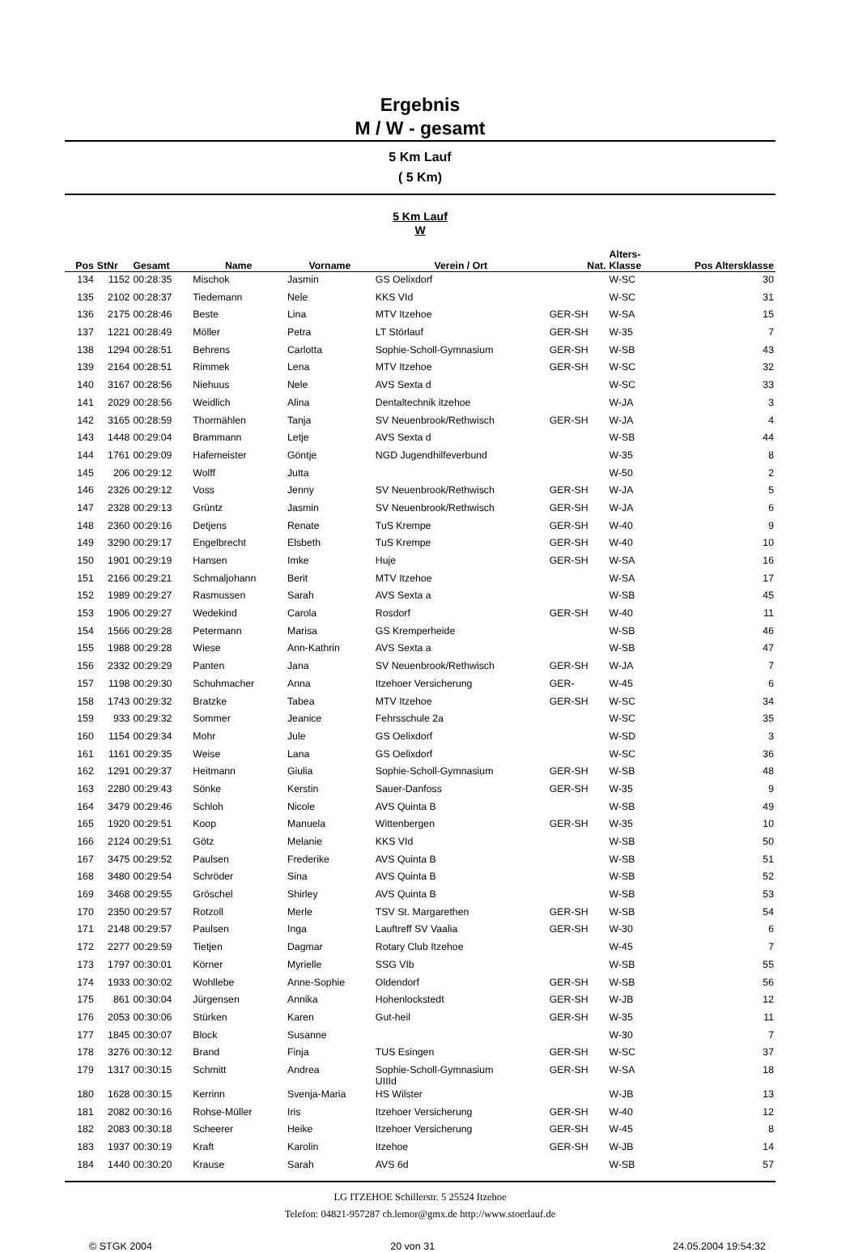Ergebnis
M / W - gesamt
5 Km Lauf
( 5 Km)
5 Km Lauf
W
| Pos | StNr | Gesamt | Name | Vorname | Verein / Ort | Nat. | Alters- Klasse | Pos Altersklasse |
| --- | --- | --- | --- | --- | --- | --- | --- | --- |
| 134 | 1152 | 00:28:35 | Mischok | Jasmin | GS Oelixdorf | | W-SC | 30 |
| 135 | 2102 | 00:28:37 | Tiedemann | Nele | KKS VId | | W-SC | 31 |
| 136 | 2175 | 00:28:46 | Beste | Lina | MTV Itzehoe | GER-SH | W-SA | 15 |
| 137 | 1221 | 00:28:49 | Möller | Petra | LT Störlauf | GER-SH | W-35 | 7 |
| 138 | 1294 | 00:28:51 | Behrens | Carlotta | Sophie-Scholl-Gymnasium | GER-SH | W-SB | 43 |
| 139 | 2164 | 00:28:51 | Rimmek | Lena | MTV Itzehoe | GER-SH | W-SC | 32 |
| 140 | 3167 | 00:28:56 | Niehuus | Nele | AVS Sexta d | | W-SC | 33 |
| 141 | 2029 | 00:28:56 | Weidlich | Alina | Dentaltechnik itzehoe | | W-JA | 3 |
| 142 | 3165 | 00:28:59 | Thormählen | Tanja | SV Neuenbrook/Rethwisch | GER-SH | W-JA | 4 |
| 143 | 1448 | 00:29:04 | Brammann | Letje | AVS Sexta d | | W-SB | 44 |
| 144 | 1761 | 00:29:09 | Hafemeister | Göntje | NGD Jugendhilfeverbund | | W-35 | 8 |
| 145 | 206 | 00:29:12 | Wolff | Jutta | | | W-50 | 2 |
| 146 | 2326 | 00:29:12 | Voss | Jenny | SV Neuenbrook/Rethwisch | GER-SH | W-JA | 5 |
| 147 | 2328 | 00:29:13 | Grüntz | Jasmin | SV Neuenbrook/Rethwisch | GER-SH | W-JA | 6 |
| 148 | 2360 | 00:29:16 | Detjens | Renate | TuS Krempe | GER-SH | W-40 | 9 |
| 149 | 3290 | 00:29:17 | Engelbrecht | Elsbeth | TuS Krempe | GER-SH | W-40 | 10 |
| 150 | 1901 | 00:29:19 | Hansen | Imke | Huje | GER-SH | W-SA | 16 |
| 151 | 2166 | 00:29:21 | Schmaljohann | Berit | MTV Itzehoe | | W-SA | 17 |
| 152 | 1989 | 00:29:27 | Rasmussen | Sarah | AVS Sexta a | | W-SB | 45 |
| 153 | 1906 | 00:29:27 | Wedekind | Carola | Rosdorf | GER-SH | W-40 | 11 |
| 154 | 1566 | 00:29:28 | Petermann | Marisa | GS Kremperheide | | W-SB | 46 |
| 155 | 1988 | 00:29:28 | Wiese | Ann-Kathrin | AVS Sexta a | | W-SB | 47 |
| 156 | 2332 | 00:29:29 | Panten | Jana | SV Neuenbrook/Rethwisch | GER-SH | W-JA | 7 |
| 157 | 1198 | 00:29:30 | Schuhmacher | Anna | Itzehoer Versicherung | GER- | W-45 | 6 |
| 158 | 1743 | 00:29:32 | Bratzke | Tabea | MTV Itzehoe | GER-SH | W-SC | 34 |
| 159 | 933 | 00:29:32 | Sommer | Jeanice | Fehrsschule 2a | | W-SC | 35 |
| 160 | 1154 | 00:29:34 | Mohr | Jule | GS Oelixdorf | | W-SD | 3 |
| 161 | 1161 | 00:29:35 | Weise | Lana | GS Oelixdorf | | W-SC | 36 |
| 162 | 1291 | 00:29:37 | Heitmann | Giulia | Sophie-Scholl-Gymnasium | GER-SH | W-SB | 48 |
| 163 | 2280 | 00:29:43 | Sönke | Kerstin | Sauer-Danfoss | GER-SH | W-35 | 9 |
| 164 | 3479 | 00:29:46 | Schloh | Nicole | AVS Quinta B | | W-SB | 49 |
| 165 | 1920 | 00:29:51 | Koop | Manuela | Wittenbergen | GER-SH | W-35 | 10 |
| 166 | 2124 | 00:29:51 | Götz | Melanie | KKS VId | | W-SB | 50 |
| 167 | 3475 | 00:29:52 | Paulsen | Frederike | AVS Quinta B | | W-SB | 51 |
| 168 | 3480 | 00:29:54 | Schröder | Sina | AVS Quinta B | | W-SB | 52 |
| 169 | 3468 | 00:29:55 | Gröschel | Shirley | AVS Quinta B | | W-SB | 53 |
| 170 | 2350 | 00:29:57 | Rotzoll | Merle | TSV St. Margarethen | GER-SH | W-SB | 54 |
| 171 | 2148 | 00:29:57 | Paulsen | Inga | Lauftreff SV Vaalia | GER-SH | W-30 | 6 |
| 172 | 2277 | 00:29:59 | Tietjen | Dagmar | Rotary Club Itzehoe | | W-45 | 7 |
| 173 | 1797 | 00:30:01 | Körner | Myrielle | SSG VIb | | W-SB | 55 |
| 174 | 1933 | 00:30:02 | Wohllebe | Anne-Sophie | Oldendorf | GER-SH | W-SB | 56 |
| 175 | 861 | 00:30:04 | Jürgensen | Annika | Hohenlockstedt | GER-SH | W-JB | 12 |
| 176 | 2053 | 00:30:06 | Stürken | Karen | Gut-heil | GER-SH | W-35 | 11 |
| 177 | 1845 | 00:30:07 | Block | Susanne | | | W-30 | 7 |
| 178 | 3276 | 00:30:12 | Brand | Finja | TUS Esingen | GER-SH | W-SC | 37 |
| 179 | 1317 | 00:30:15 | Schmitt | Andrea | Sophie-Scholl-Gymnasium UIIId | GER-SH | W-SA | 18 |
| 180 | 1628 | 00:30:15 | Kerrinn | Svenja-Maria | HS Wilster | | W-JB | 13 |
| 181 | 2082 | 00:30:16 | Rohse-Müller | Iris | Itzehoer Versicherung | GER-SH | W-40 | 12 |
| 182 | 2083 | 00:30:18 | Scheerer | Heike | Itzehoer Versicherung | GER-SH | W-45 | 8 |
| 183 | 1937 | 00:30:19 | Kraft | Karolin | Itzehoe | GER-SH | W-JB | 14 |
| 184 | 1440 | 00:30:20 | Krause | Sarah | AVS 6d | | W-SB | 57 |
LG ITZEHOE Schillerstr. 5 25524 Itzehoe
Telefon: 04821-957287 ch.lemor@gmx.de http://www.stoerlauf.de
© STGK 2004 20 von 31 24.05.2004 19:54:32